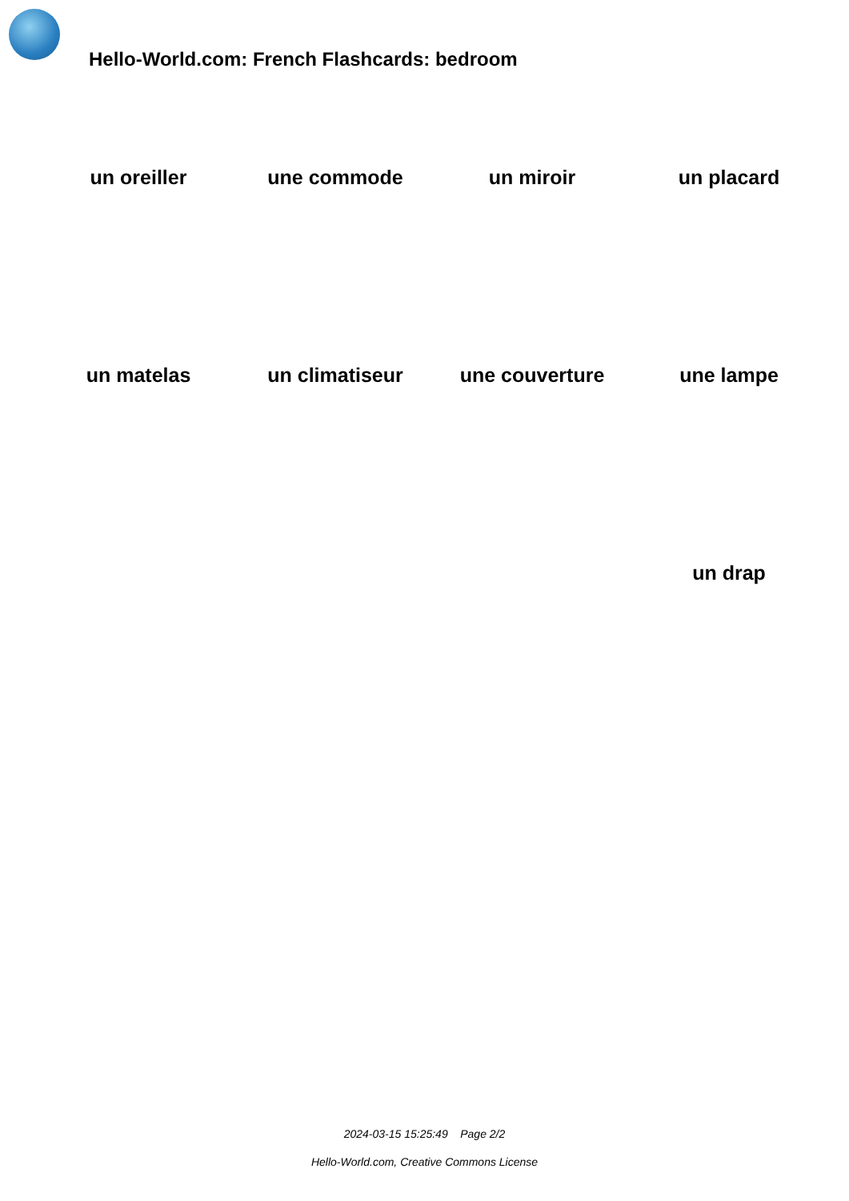Hello-World.com: French Flashcards: bedroom
| un oreiller | une commode | un miroir | un placard |
| un matelas | un climatiseur | une couverture | une lampe |
| | | | un drap |
2024-03-15 15:25:49 Page 2/2
Hello-World.com, Creative Commons License